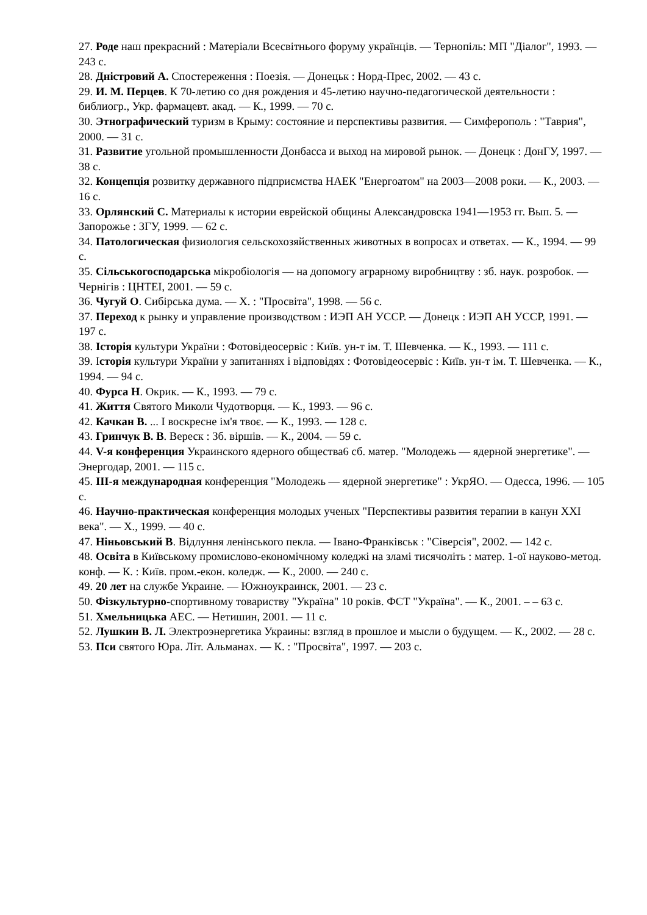27. Роде наш прекрасний : Матеріали Всесвітнього форуму українців. — Тернопіль: МП "Діалог", 1993. — 243 с.
28. Дністровий А. Спостереження : Поезія. — Донецьк : Норд-Прес, 2002. — 43 с.
29. И. М. Перцев. К 70-летию со дня рождения и 45-летию научно-педагогической деятельности : библиогр., Укр. фармацевт. акад. — К., 1999. — 70 с.
30. Этнографический туризм в Крыму: состояние и перспективы развития. — Симферополь : "Таврия", 2000. — 31 с.
31. Развитие угольной промышленности Донбасса и выход на мировой рынок. — Донецк : ДонГУ, 1997. — 38 с.
32. Концепція розвитку державного підприємства НАЕК "Енергоатом" на 2003—2008 роки. — К., 2003. — 16 с.
33. Орлянский С. Материалы к истории еврейской общины Александровска 1941—1953 гг. Вып. 5. — Запорожье : ЗГУ, 1999. — 62 с.
34. Патологическая физиология сельскохозяйственных животных в вопросах и ответах. — К., 1994. — 99 с.
35. Сільськогосподарська мікробіологія — на допомогу аграрному виробництву : зб. наук. розробок. — Чернігів : ЦНТЕІ, 2001. — 59 с.
36. Чугуй О. Сибірська дума. — Х. : "Просвіта", 1998. — 56 с.
37. Переход к рынку и управление производством : ИЭП АН УССР. — Донецк : ИЭП АН УССР, 1991. — 197 с.
38. Історія культури України : Фотовідеосервіс : Київ. ун-т ім. Т. Шевченка. — К., 1993. — 111 с.
39. Історія культури України у запитаннях і відповідях : Фотовідеосервіс : Київ. ун-т ім. Т. Шевченка. — К., 1994. — 94 с.
40. Фурса Н. Окрик. — К., 1993. — 79 с.
41. Життя Святого Миколи Чудотворця. — К., 1993. — 96 с.
42. Качкан В. ... І воскресне ім'я твоє. — К., 1993. — 128 с.
43. Гринчук В. В. Вереск : Зб. віршів. — К., 2004. — 59 с.
44. V-я конференция Украинского ядерного общества6 сб. матер. "Молодежь — ядерной энергетике". — Энергодар, 2001. — 115 с.
45. III-я международная конференция "Молодежь — ядерной энергетике" : УкрЯО. — Одесса, 1996. — 105 с.
46. Научно-практическая конференция молодых ученых "Перспективы развития терапии в канун XXI века". — Х., 1999. — 40 с.
47. Ніньовський В. Відлуння ленінського пекла. — Івано-Франківськ : "Сіверсія", 2002. — 142 с.
48. Освіта в Київському промислово-економічному коледжі на зламі тисячоліть : матер. 1-ої науково-метод. конф. — К. : Київ. пром.-екон. коледж. — К., 2000. — 240 с.
49. 20 лет на службе Украине. — Южноукраинск, 2001. — 23 с.
50. Фізкультурно-спортивному товариству "Україна" 10 років. ФСТ "Україна". — К., 2001. – – 63 с.
51. Хмельницька АЕС. — Нетишин, 2001. — 11 с.
52. Лушкин В. Л. Электроэнергетика Украины: взгляд в прошлое и мысли о будущем. — К., 2002. — 28 с.
53. Пси святого Юра. Літ. Альманах. — К. : "Просвіта", 1997. — 203 с.